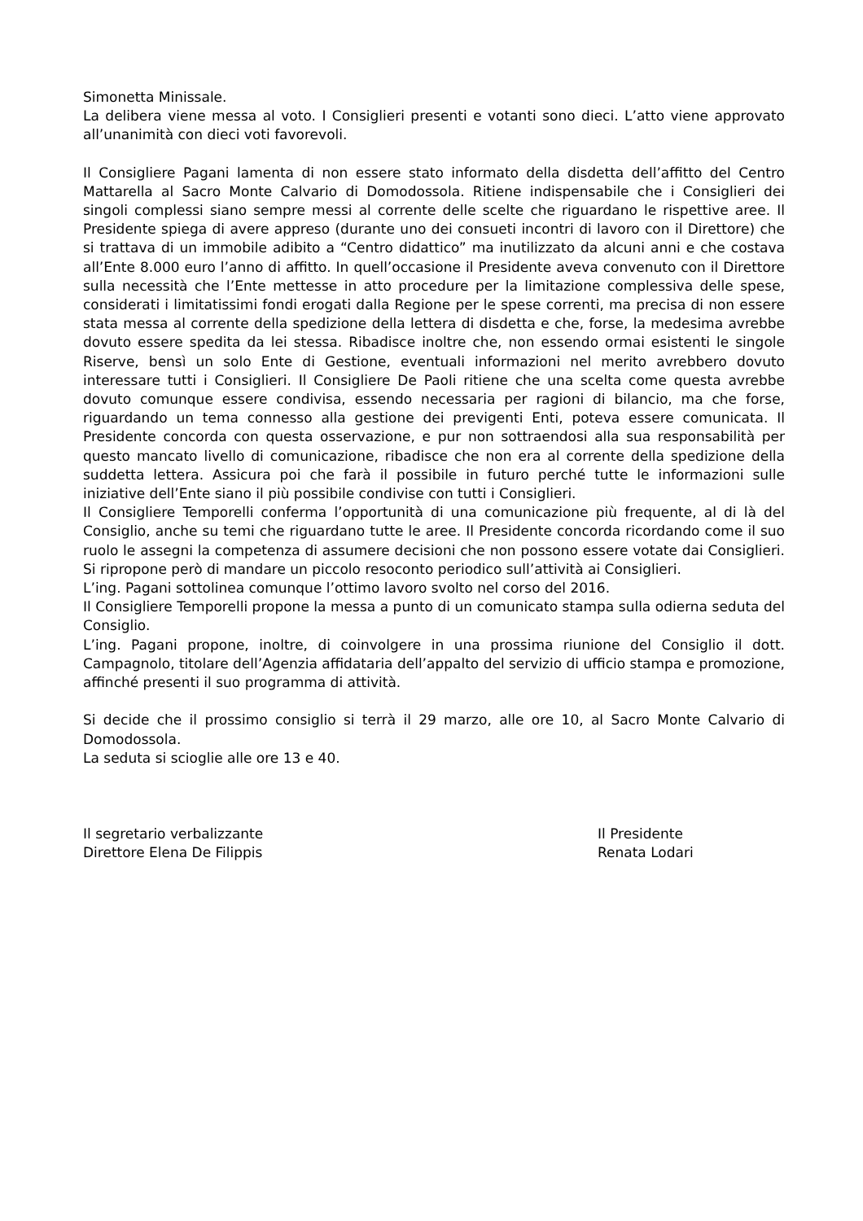Simonetta Minissale.
La delibera viene messa al voto. I Consiglieri presenti e votanti sono dieci. L’atto viene approvato all’unanimità con dieci voti favorevoli.
Il Consigliere Pagani lamenta di non essere stato informato della disdetta dell’affitto del Centro Mattarella al Sacro Monte Calvario di Domodossola. Ritiene indispensabile che i Consiglieri dei singoli complessi siano sempre messi al corrente delle scelte che riguardano le rispettive aree. Il Presidente spiega di avere appreso (durante uno dei consueti incontri di lavoro con il Direttore) che si trattava di un immobile adibito a “Centro didattico” ma inutilizzato da alcuni anni e che costava all’Ente 8.000 euro l’anno di affitto. In quell’occasione il Presidente aveva convenuto con il Direttore sulla necessità che l’Ente mettesse in atto procedure per la limitazione complessiva delle spese, considerati i limitatissimi fondi erogati dalla Regione per le spese correnti, ma precisa di non essere stata messa al corrente della spedizione della lettera di disdetta e che, forse, la medesima avrebbe dovuto essere spedita da lei stessa. Ribadisce inoltre che, non essendo ormai esistenti le singole Riserve, bensì un solo Ente di Gestione, eventuali informazioni nel merito avrebbero dovuto interessare tutti i Consiglieri. Il Consigliere De Paoli ritiene che una scelta come questa avrebbe dovuto comunque essere condivisa, essendo necessaria per ragioni di bilancio, ma che forse, riguardando un tema connesso alla gestione dei previgenti Enti, poteva essere comunicata. Il Presidente concorda con questa osservazione, e pur non sottraendosi alla sua responsabilità per questo mancato livello di comunicazione, ribadisce che non era al corrente della spedizione della suddetta lettera. Assicura poi che farà il possibile in futuro perché tutte le informazioni sulle iniziative dell’Ente siano il più possibile condivise con tutti i Consiglieri.
Il Consigliere Temporelli conferma l’opportunità di una comunicazione più frequente, al di là del Consiglio, anche su temi che riguardano tutte le aree. Il Presidente concorda ricordando come il suo ruolo le assegni la competenza di assumere decisioni che non possono essere votate dai Consiglieri. Si ripropone però di mandare un piccolo resoconto periodico sull’attività ai Consiglieri.
L’ing. Pagani sottolinea comunque l’ottimo lavoro svolto nel corso del 2016.
Il Consigliere Temporelli propone la messa a punto di un comunicato stampa sulla odierna seduta del Consiglio.
L’ing. Pagani propone, inoltre, di coinvolgere in una prossima riunione del Consiglio il dott. Campagnolo, titolare dell’Agenzia affidataria dell’appalto del servizio di ufficio stampa e promozione, affinché presenti il suo programma di attività.
Si decide che il prossimo consiglio si terrà il 29 marzo, alle ore 10, al Sacro Monte Calvario di Domodossola.
La seduta si scioglie alle ore 13 e 40.
Il segretario verbalizzante
Direttore Elena De Filippis
Il Presidente
Renata Lodari